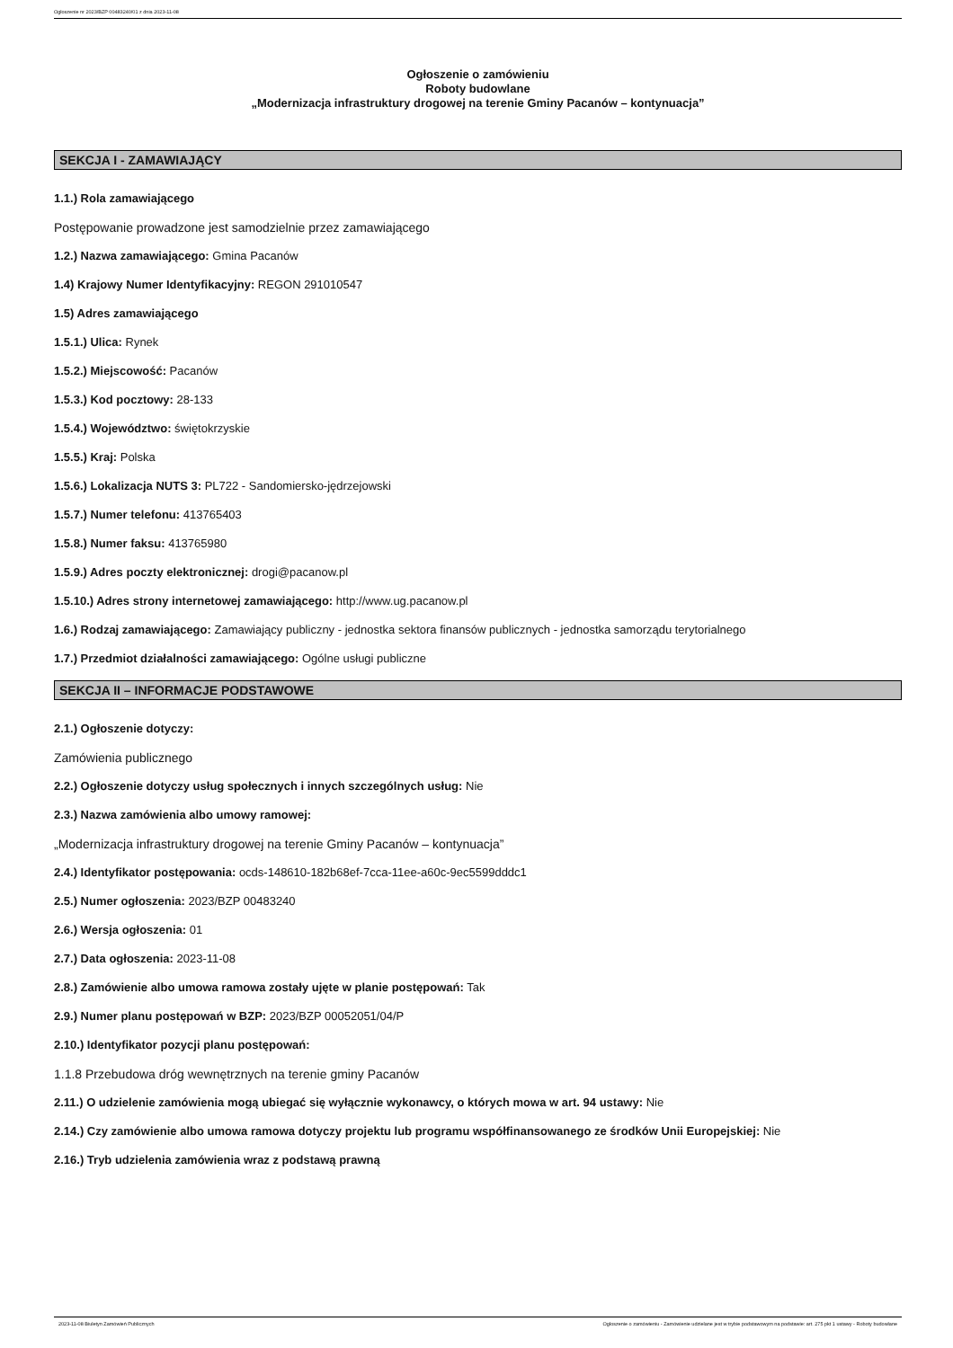Ogłoszenie nr 2023/BZP 00483240/01 z dnia 2023-11-08
Ogłoszenie o zamówieniu
Roboty budowlane
„Modernizacja infrastruktury drogowej na terenie Gminy Pacanów – kontynuacja”
SEKCJA I - ZAMAWIAJĄCY
1.1.) Rola zamawiającego
Postępowanie prowadzone jest samodzielnie przez zamawiającego
1.2.) Nazwa zamawiającego: Gmina Pacanów
1.4) Krajowy Numer Identyfikacyjny: REGON 291010547
1.5) Adres zamawiającego
1.5.1.) Ulica: Rynek
1.5.2.) Miejscowość: Pacanów
1.5.3.) Kod pocztowy: 28-133
1.5.4.) Województwo: świętokrzyskie
1.5.5.) Kraj: Polska
1.5.6.) Lokalizacja NUTS 3: PL722 - Sandomiersko-jędrzejowski
1.5.7.) Numer telefonu: 413765403
1.5.8.) Numer faksu: 413765980
1.5.9.) Adres poczty elektronicznej: drogi@pacanow.pl
1.5.10.) Adres strony internetowej zamawiającego: http://www.ug.pacanow.pl
1.6.) Rodzaj zamawiającego: Zamawiający publiczny - jednostka sektora finansów publicznych - jednostka samorządu terytorialnego
1.7.) Przedmiot działalności zamawiającego: Ogólne usługi publiczne
SEKCJA II – INFORMACJE PODSTAWOWE
2.1.) Ogłoszenie dotyczy:
Zamówienia publicznego
2.2.) Ogłoszenie dotyczy usług społecznych i innych szczególnych usług: Nie
2.3.) Nazwa zamówienia albo umowy ramowej:
„Modernizacja infrastruktury drogowej na terenie Gminy Pacanów – kontynuacja”
2.4.) Identyfikator postępowania: ocds-148610-182b68ef-7cca-11ee-a60c-9ec5599dddc1
2.5.) Numer ogłoszenia: 2023/BZP 00483240
2.6.) Wersja ogłoszenia: 01
2.7.) Data ogłoszenia: 2023-11-08
2.8.) Zamówienie albo umowa ramowa zostały ujęte w planie postępowań: Tak
2.9.) Numer planu postępowań w BZP: 2023/BZP 00052051/04/P
2.10.) Identyfikator pozycji planu postępowań:
1.1.8 Przebudowa dróg wewnętrznych na terenie gminy Pacanów
2.11.) O udzielenie zamówienia mogą ubiegać się wyłącznie wykonawcy, o których mowa w art. 94 ustawy: Nie
2.14.) Czy zamówienie albo umowa ramowa dotyczy projektu lub programu współfinansowanego ze środków Unii Europejskiej: Nie
2.16.) Tryb udzielenia zamówienia wraz z podstawą prawną
2023-11-08 Biuletyn Zamówień Publicznych Ogłoszenie o zamówieniu - Zamówienie udzielane jest w trybie podstawowym na podstawie: art. 275 pkt 1 ustawy - Roboty budowlane